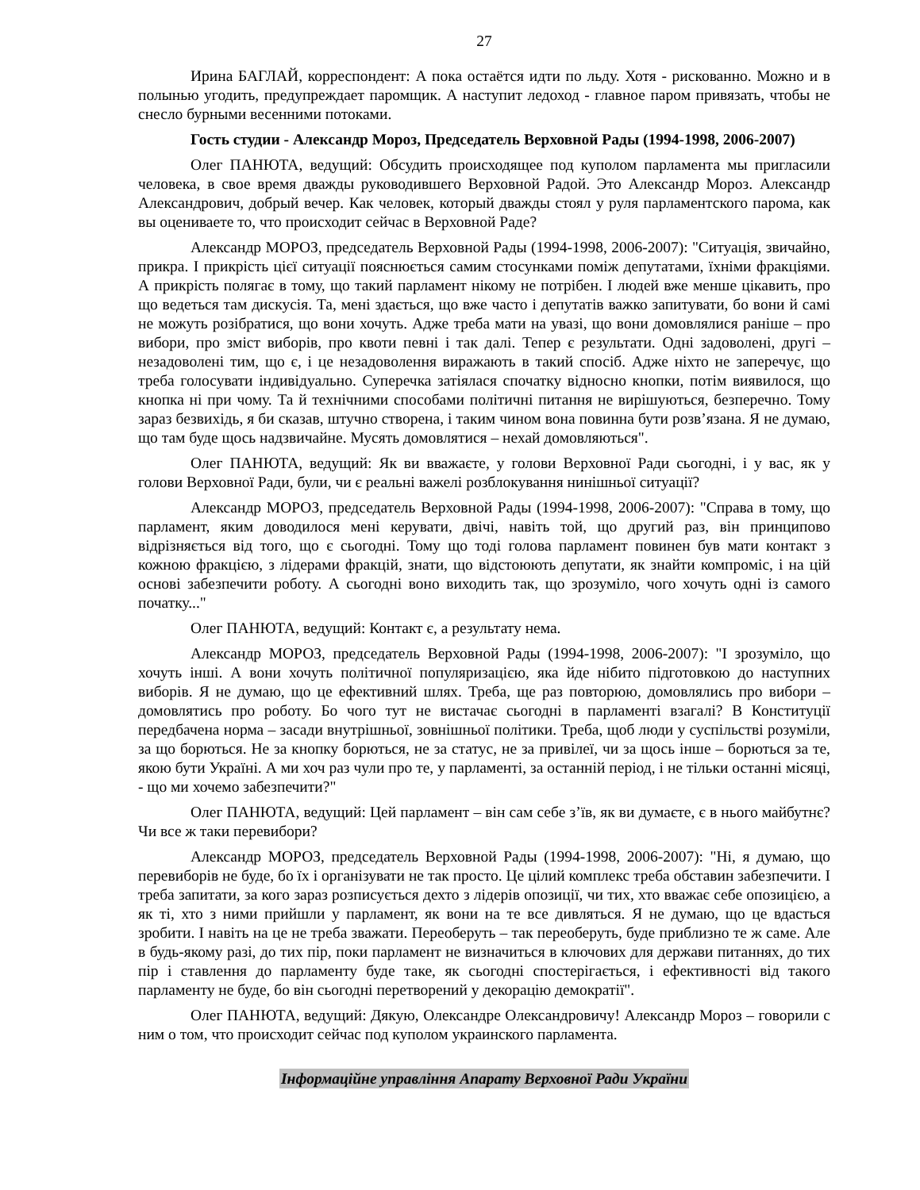27
Ирина БАГЛАЙ, корреспондент: А пока остаётся идти по льду. Хотя - рискованно. Можно и в полынью угодить, предупреждает паромщик. А наступит ледоход - главное паром привязать, чтобы не снесло бурными весенними потоками.
Гость студии - Александр Мороз, Председатель Верховной Рады (1994-1998, 2006-2007)
Олег ПАНЮТА, ведущий: Обсудить происходящее под куполом парламента мы пригласили человека, в свое время дважды руководившего Верховной Радой. Это Александр Мороз. Александр Александрович, добрый вечер. Как человек, который дважды стоял у руля парламентского парома, как вы оцениваете то, что происходит сейчас в Верховной Раде?
Александр МОРОЗ, председатель Верховной Рады (1994-1998, 2006-2007): "Ситуація, звичайно, прикра. І прикрість цієї ситуації пояснюється самим стосунками поміж депутатами, їхніми фракціями. А прикрість полягає в тому, що такий парламент нікому не потрібен. І людей вже менше цікавить, про що ведеться там дискусія. Та, мені здається, що вже часто і депутатів важко запитувати, бо вони й самі не можуть розібратися, що вони хочуть. Адже треба мати на увазі, що вони домовлялися раніше – про вибори, про зміст виборів, про квоти певні і так далі. Тепер є результати. Одні задоволені, другі – незадоволені тим, що є, і це незадоволення виражають в такий спосіб. Адже ніхто не заперечує, що треба голосувати індивідуально. Суперечка затіялася спочатку відносно кнопки, потім виявилося, що кнопка ні при чому. Та й технічними способами політичні питання не вирішуються, безперечно. Тому зараз безвихідь, я би сказав, штучно створена, і таким чином вона повинна бути розв’язана. Я не думаю, що там буде щось надзвичайне. Мусять домовлятися – нехай домовляються".
Олег ПАНЮТА, ведущий: Як ви вважаєте, у голови Верховної Ради сьогодні, і у вас, як у голови Верховної Ради, були, чи є реальні важелі розблокування нинішньої ситуації?
Александр МОРОЗ, председатель Верховной Рады (1994-1998, 2006-2007): "Справа в тому, що парламент, яким доводилося мені керувати, двічі, навіть той, що другий раз, він принципово відрізняється від того, що є сьогодні. Тому що тоді голова парламент повинен був мати контакт з кожною фракцією, з лідерами фракцій, знати, що відстоюють депутати, як знайти компроміс, і на цій основі забезпечити роботу. А сьогодні воно виходить так, що зрозуміло, чого хочуть одні із самого початку..."
Олег ПАНЮТА, ведущий: Контакт є, а результату нема.
Александр МОРОЗ, председатель Верховной Рады (1994-1998, 2006-2007): "І зрозуміло, що хочуть інші. А вони хочуть політичної популяризацією, яка йде нібито підготовкою до наступних виборів. Я не думаю, що це ефективний шлях. Треба, ще раз повторюю, домовлялись про вибори – домовлятись про роботу. Бо чого тут не вистачає сьогодні в парламенті взагалі? В Конституції передбачена норма – засади внутрішньої, зовнішньої політики. Треба, щоб люди у суспільстві розуміли, за що борються. Не за кнопку борються, не за статус, не за привілеї, чи за щось інше – борються за те, якою бути Україні. А ми хоч раз чули про те, у парламенті, за останній період, і не тільки останні місяці, - що ми хочемо забезпечити?"
Олег ПАНЮТА, ведущий: Цей парламент – він сам себе з’їв, як ви думаєте, є в нього майбутнє? Чи все ж таки перевибори?
Александр МОРОЗ, председатель Верховной Рады (1994-1998, 2006-2007): "Ні, я думаю, що перевиборів не буде, бо їх і організувати не так просто. Це цілий комплекс треба обставин забезпечити. І треба запитати, за кого зараз розписується дехто з лідерів опозиції, чи тих, хто вважає себе опозицією, а як ті, хто з ними прийшли у парламент, як вони на те все дивляться. Я не думаю, що це вдасться зробити. І навіть на це не треба зважати. Переоберуть – так переоберуть, буде приблизно те ж саме. Але в будь-якому разі, до тих пір, поки парламент не визначиться в ключових для держави питаннях, до тих пір і ставлення до парламенту буде таке, як сьогодні спостерігається, і ефективності від такого парламенту не буде, бо він сьогодні перетворений у декорацію демократії".
Олег ПАНЮТА, ведущий: Дякую, Олександре Олександровичу! Александр Мороз – говорили с ним о том, что происходит сейчас под куполом украинского парламента.
Інформаційне управління Апарату Верховної Ради України